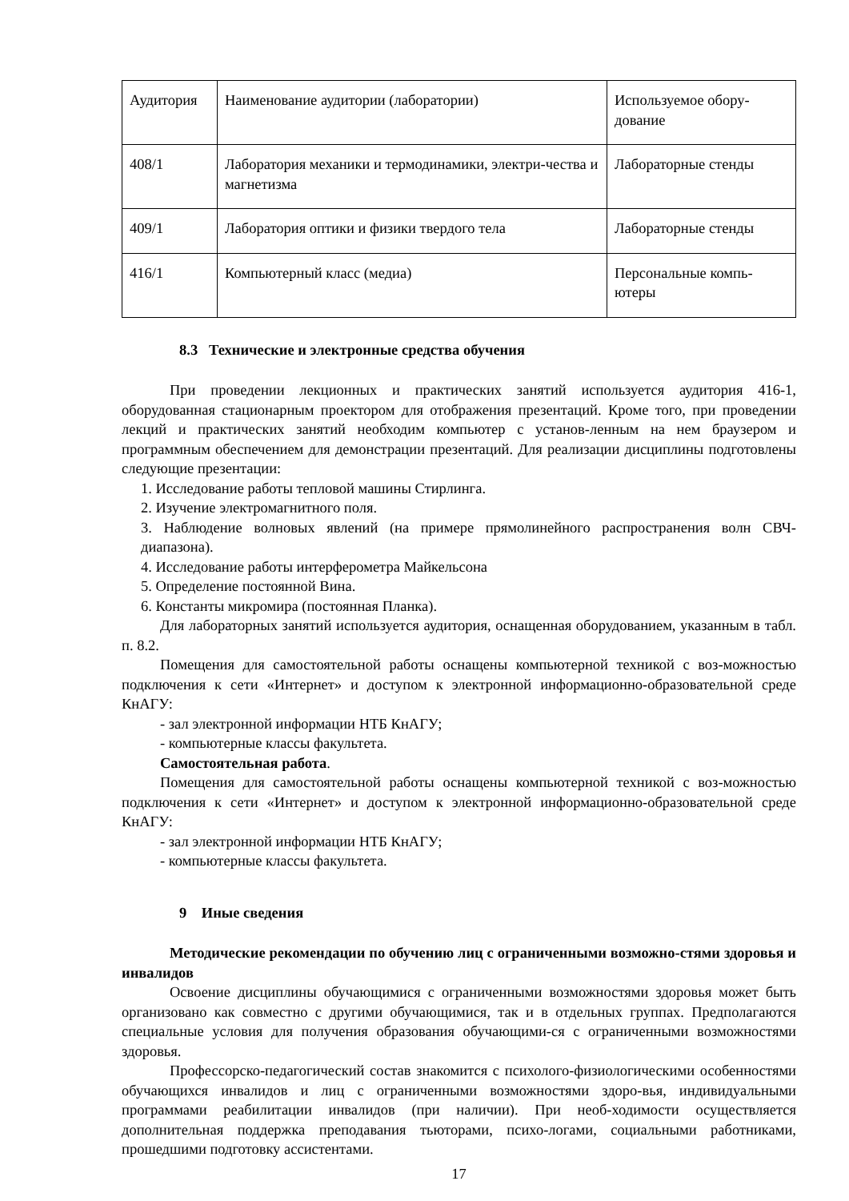| Аудитория | Наименование аудитории (лаборатории) | Используемое обору-дование |
| 408/1 | Лаборатория механики и термодинамики, электри-чества и магнетизма | Лабораторные стенды |
| 409/1 | Лаборатория оптики и физики твердого тела | Лабораторные стенды |
| 416/1 | Компьютерный класс (медиа) | Персональные компь-ютеры |
8.3 Технические и электронные средства обучения
При проведении лекционных и практических занятий используется аудитория 416-1, оборудованная стационарным проектором для отображения презентаций. Кроме того, при проведении лекций и практических занятий необходим компьютер с установ-ленным на нем браузером и программным обеспечением для демонстрации презентаций. Для реализации дисциплины подготовлены следующие презентации:
1. Исследование работы тепловой машины Стирлинга.
2. Изучение электромагнитного поля.
3. Наблюдение волновых явлений (на примере прямолинейного распространения волн СВЧ-диапазона).
4. Исследование работы интерферометра Майкельсона
5. Определение постоянной Вина.
6. Константы микромира (постоянная Планка).
Для лабораторных занятий используется аудитория, оснащенная оборудованием, указанным в табл. п. 8.2.
Помещения для самостоятельной работы оснащены компьютерной техникой с воз-можностью подключения к сети «Интернет» и доступом к электронной информационно-образовательной среде КнАГУ:
- зал электронной информации НТБ КнАГУ;
- компьютерные классы факультета.
Самостоятельная работа.
Помещения для самостоятельной работы оснащены компьютерной техникой с воз-можностью подключения к сети «Интернет» и доступом к электронной информационно-образовательной среде КнАГУ:
- зал электронной информации НТБ КнАГУ;
- компьютерные классы факультета.
9 Иные сведения
Методические рекомендации по обучению лиц с ограниченными возможно-стями здоровья и инвалидов
Освоение дисциплины обучающимися с ограниченными возможностями здоровья может быть организовано как совместно с другими обучающимися, так и в отдельных группах. Предполагаются специальные условия для получения образования обучающими-ся с ограниченными возможностями здоровья.
Профессорско-педагогический состав знакомится с психолого-физиологическими особенностями обучающихся инвалидов и лиц с ограниченными возможностями здоро-вья, индивидуальными программами реабилитации инвалидов (при наличии). При необ-ходимости осуществляется дополнительная поддержка преподавания тьюторами, психо-логами, социальными работниками, прошедшими подготовку ассистентами.
17